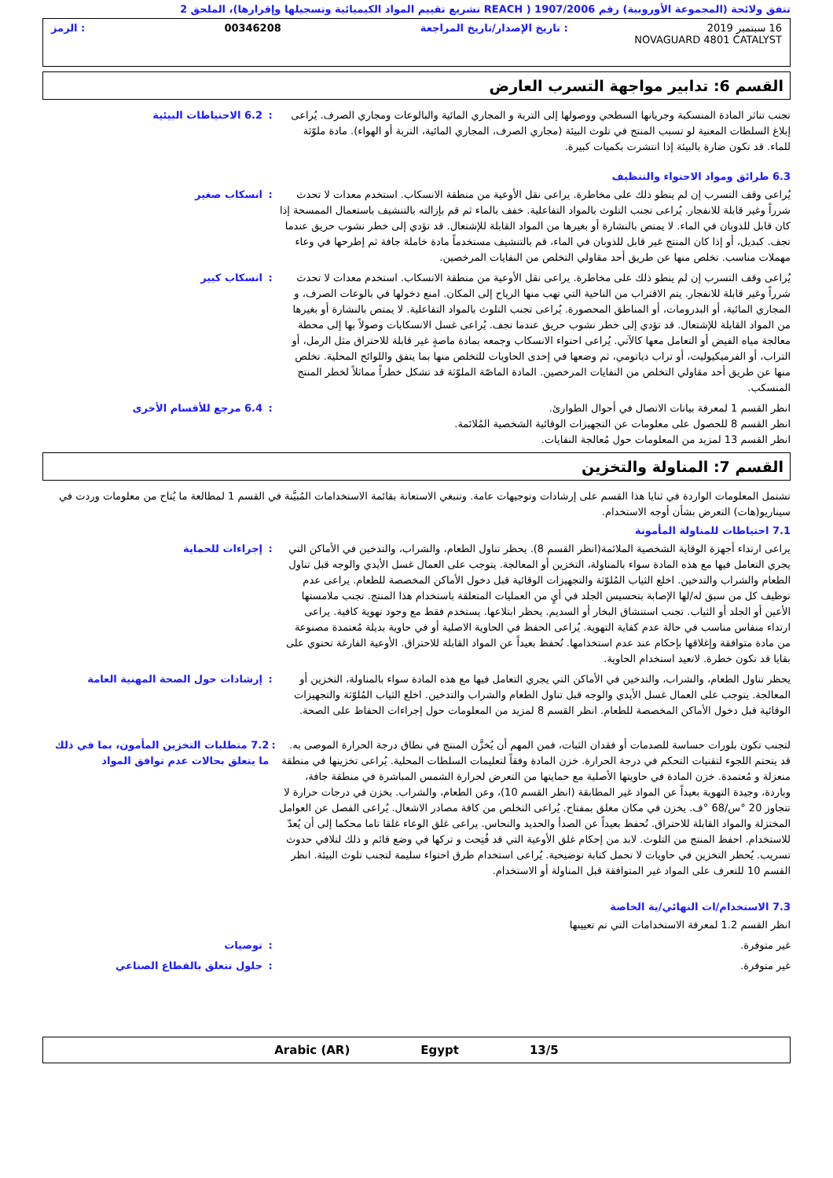تتفق ولائحة (المجموعة الأوروبية) رقم 1907/2006 ( REACH تشريع تقييم المواد الكيميائية وتسجيلها وإقرارها)، الملحق 2
16 سبتمبر 2019: تاريخ الإصدار/تاريخ المراجعة 00346208: الرمز
NOVAGUARD 4801 CATALYST
القسم 6: تدابير مواجهة التسرب العارض
: 6.2 الاحتياطات البيئية تجنب تناثر المادة المنسكبة وجريانها السطحي ووصولها إلى التربة و المجاري المائية والبالوعات ومجاري الصرف. يُراعى إبلاغ السلطات المعنية لو تسبب المنتج في تلوث البيئة (مجاري الصرف، المجاري المائية، التربة أو الهواء). مادة ملوّثة للماء. قد تكون ضارة بالبيئة إذا انتشرت بكميات كبيرة.
6.3 طرائق ومواد الاحتواء والتنظيف
: انسكاب صغير يُراعى وقف التسرب إن لم ينطو ذلك على مخاطرة. يراعى نقل الأوعية من منطقة الانسكاب. استخدم معدات لا تحدث شرراً وغير قابلة للانفجار. يُراعى تجنب التلوث بالمواد التفاعلية. خفف بالماء ثم قم بإزالته بالتنشيف باستعمال الممسحة إذا كان قابل للذوبان في الماء. لا يمتص بالنشارة أو بغيرها من المواد القابلة للإشتعال. قد تؤدي إلى خطر نشوب حريق عندما تجف. كبديل، أو إذا كان المنتج غير قابل للذوبان في الماء، قم بالتنشيف مستخدماً مادة خاملة جافة ثم إطرحها في وعاء مهملات مناسب. تخلص منها عن طريق أحد مقاولي التخلص من النفايات المرخصين.
: انسكاب كبير يُراعى وقف التسرب إن لم ينطو ذلك على مخاطرة. يراعى نقل الأوعية من منطقة الانسكاب. استخدم معدات لا تحدث شرراً وغير قابلة للانفجار. يتم الاقتراب من الناحية التي تهب منها الرياح إلى المكان. امنع دخولها في بالوعات الصرف، و المجاري المائية، أو البدرومات، أو المناطق المحصورة. يُراعى تجنب التلوث بالمواد التفاعلية. لا يمتص بالنشارة أو بغيرها من المواد القابلة للإشتعال. قد تؤدي إلى خطر نشوب حريق عندما تجف. يُراعى غسل الانسكابات وصولاً بها إلى محطة معالجة مياه الفيض أو التعامل معها كالآتي. يُراعى احتواء الانسكاب وجمعه بمادة ماصةٍ غير قابلة للاحتراق مثل الرمل، أو التراب، أو الفرميكيوليت، أو تراب دياتومي، ثم وضعها في إحدى الحاويات للتخلص منها بما يتفق واللوائح المحلية. تخلص منها عن طريق أحد مقاولي التخلص من النفايات المرخصين. المادة الماصّة الملوّثة قد تشكل خطراً مماثلاً لخطر المنتج المنسكب.
: 6.4 مرجع للأقسام الأخرى انظر القسم 1 لمعرفة بيانات الاتصال في أحوال الطوارئ.
انظر القسم 8 للحصول على معلومات عن التجهيزات الوقائية الشخصية المُلائمة.
انظر القسم 13 لمزيد من المعلومات حول مُعالجة النفايات.
القسم 7: المناولة والتخزين
تشتمل المعلومات الواردة في ثنايا هذا القسم على إرشادات وتوجيهات عامة. وتنبغي الاستعانة بقائمة الاستخدامات المُبيَّنة في القسم 1 لمطالعة ما يُتاح من معلومات وردت في سيناريو(هات) التعرض بشأن أوجه الاستخدام.
7.1 احتياطات للمناولة المأمونة
: إجراءات للحماية يراعى ارتداء أجهزة الوقاية الشخصية الملائمة(انظر القسم 8). يحظر تناول الطعام، والشراب، والتدخين في الأماكن التي يجري التعامل فيها مع هذه المادة سواء بالمناولة، التخزين أو المعالجة. يتوجب على العمال غسل الأيدي والوجه قبل تناول الطعام والشراب والتدخين. اخلع الثياب المُلوّثة والتجهيزات الوقائية قبل دخول الأماكن المخصصة للطعام. يراعى عدم توظيف كل من سبق له/لها الإصابة بتحسيس الجلد في أيٍ من العمليات المتعلقة باستخدام هذا المنتج. تجنب ملامستها الأعين أو الجلد أو الثياب. تجنب استنشاق البخار أو السديم. يحظر ابتلاعها. يستخدم فقط مع وجود تهوية كافية. يراعى ارتداء منفاس مناسب في حالة عدم كفاية التهوية. يُراعى الحفظ في الحاوية الاصلية أو في حاوية بديلة مُعتمدة مصنوعة من مادة متوافقة وإغلاقها بإحكام عند عدم استخدامها. تُحفظ بعيداً عن المواد القابلة للاحتراق. الأوعية الفارغة تحتوي على بقايا قد تكون خطرة. لاتعيد استخدام الحاوية.
: إرشادات حول الصحة المهنية العامة يحظر تناول الطعام، والشراب، والتدخين في الأماكن التي يجري التعامل فيها مع هذه المادة سواء بالمناولة، التخزين أو المعالجة. يتوجب على العمال غسل الأيدي والوجه قبل تناول الطعام والشراب والتدخين. اخلع الثياب المُلوّثة والتجهيزات الوقائية قبل دخول الأماكن المخصصة للطعام. انظر القسم 8 لمزيد من المعلومات حول إجراءات الحفاظ على الصحة.
: 7.2 متطلبات التخزين المأمون، بما في ذلك ما يتعلق بحالات عدم توافق المواد
لتجنب تكون بلورات حساسة للصدمات أو فقدان الثبات، فمن المهم أن يُخزَّن المنتج في نطاق درجة الحرارة الموصى به. قد يتحتم اللجوء لتقنيات التحكم في درجة الحرارة. خزن المادة وفقاً لتعليمات السلطات المحلية. يُراعى تخزينها في منطقة منعزلة و مُعتمدة. خزن المادة في حاويتها الأصلية مع حمايتها من التعرض لحرارة الشمس المباشرة في منطقة جافة، وباردة، وجيدة التهوية بعيداً عن المواد غير المطابقة (انظر القسم 10)، وعن الطعام، والشراب. يخزن في درجات حرارة لا تتجاوز 20 °س/68 °ف. يخزن في مكان مغلق بمفتاح. يُراعى التخلص من كافة مصادر الاشعال. يُراعى الفصل عن العوامل المختزلة والمواد القابلة للاحتراق. تُحفظ بعيداً عن الصدأ والحديد والنحاس. يراعى غلق الوعاء غلقا تاما محكما إلى أن يُعدّ للاستخدام. احفظ المنتج من التلوث. لابد من إحكام غلق الأوعية التي قد فُتِحت و تركها في وضع قائم و ذلك لتلافي حدوث تسريب. يُحظر التخزين في حاويات لا تحمل كتابة توضيحية. يُراعى استخدام طرق احتواء سليمة لتجنب تلوث البيئة. انظر القسم 10 للتعرف على المواد غير المتوافقة قبل المناولة أو الاستخدام.
7.3 الاستخدام/ات النهائي/ية الخاصة
انظر القسم 1.2 لمعرفة الاستخدامات التي تم تعيينها
: توصيات غير متوفرة.
: حلول تتعلق بالقطاع الصناعي غير متوفرة.
13/5 Egypt Arabic (AR)